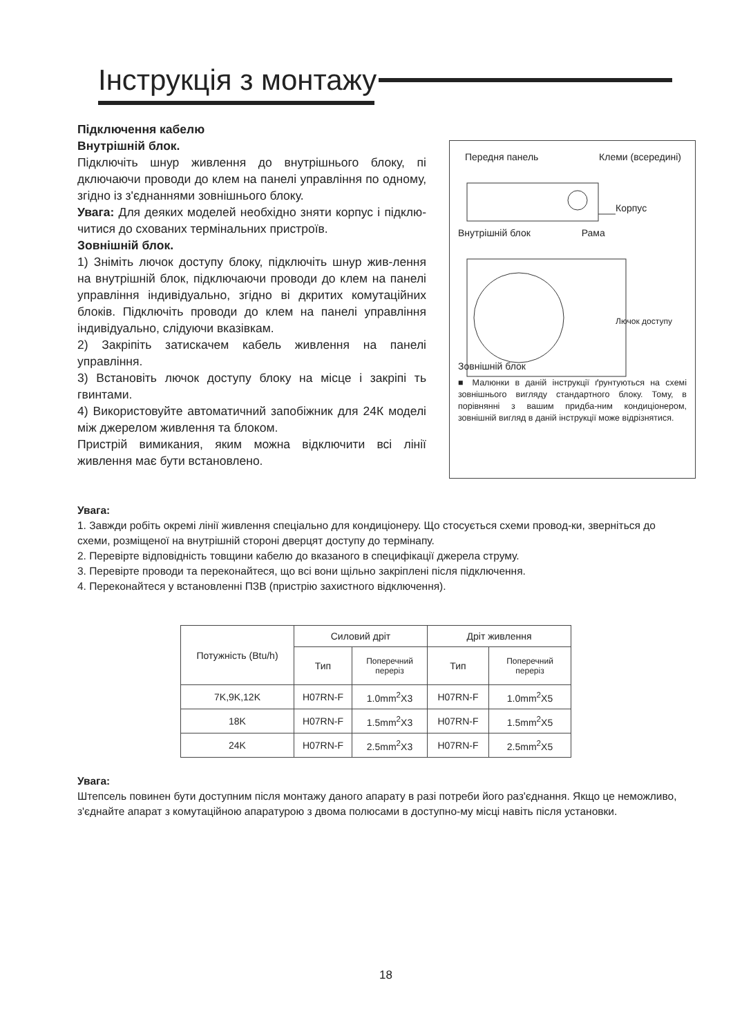Інструкція з монтажу
Підключення кабелю
Внутрішній блок.
Підключіть шнур живлення до внутрішнього блоку, пі дключаючи проводи до клем на панелі управління по одному, згідно із з'єднаннями зовнішнього блоку.
Увага: Для деяких моделей необхідно зняти корпус і підклю-читися до схованих термінальних пристроїв.
Зовнішній блок.
1) Зніміть лючок доступу блоку, підключіть шнур жив-лення на внутрішній блок, підключаючи проводи до клем на панелі управління індивідуально, згідно ві дкритих комутаційних блоків. Підключіть проводи до клем на панелі управління індивідуально, слідуючи вказівкам.
2) Закріпіть затискачем кабель живлення на панелі управління.
3) Встановіть лючок доступу блоку на місце і закріпі ть гвинтами.
4) Використовуйте автоматичний запобіжник для 24К моделі між джерелом живлення та блоком.
Пристрій вимикания, яким можна відключити всі лінії живлення має бути встановлено.
Передня панель Клеми (всередині)
Корпус
Внутрішній блок Рама
Лючок доступу
Зовнішній блок
■ Малюнки в даній інструкції ґрунтуються на схемі зовнішнього вигляду стандартного блоку. Тому, в порівнянні з вашим придба-ним кондиціонером, зовнішній вигляд в даній інструкції може відрізнятися.
Увага:
1. Завжди робіть окремі лінії живлення спеціально для кондиціонеру. Що стосується схеми провод-ки, зверніться до схеми, розміщеної на внутрішній стороні дверцят доступу до термінапу.
2. Перевірте відповідність товщини кабелю до вказаного в специфікації джерела струму.
3. Перевірте проводи та переконайтеся, що всі вони щільно закріплені після підключення.
4. Переконайтеся у встановленні ПЗВ (пристрію захистного відключення).
| Потужність (Btu/h) | Силовий дріт | | Дріт живлення | |
| --- | --- | --- | --- | --- |
| | Тип | Поперечний переріз | Тип | Поперечний переріз |
| 7K,9K,12K | H07RN-F | 1.0mm<sup>2</sup>X3 | H07RN-F | 1.0mm<sup>2</sup>X5 |
| 18K | H07RN-F | 1.5mm<sup>2</sup>X3 | H07RN-F | 1.5mm<sup>2</sup>X5 |
| 24K | H07RN-F | 2.5mm<sup>2</sup>X3 | H07RN-F | 2.5mm<sup>2</sup>X5 |
Увага:
Штепсель повинен бути доступним після монтажу даного апарату в разі потреби його раз'єднання. Якщо це неможливо, з'єднайте апарат з комутаційною апаратурою з двома полюсами в доступно-му місці навіть після установки.
18